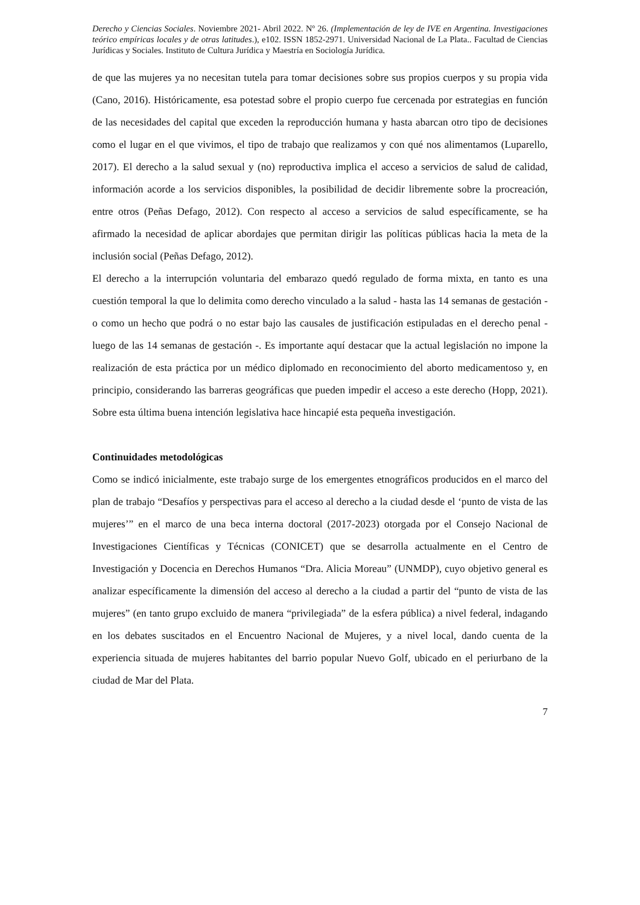Derecho y Ciencias Sociales. Noviembre 2021- Abril 2022. Nº 26. (Implementación de ley de IVE en Argentina. Investigaciones teórico empíricas locales y de otras latitudes.), e102. ISSN 1852-2971. Universidad Nacional de La Plata.. Facultad de Ciencias Jurídicas y Sociales. Instituto de Cultura Jurídica y Maestría en Sociología Jurídica.
de que las mujeres ya no necesitan tutela para tomar decisiones sobre sus propios cuerpos y su propia vida (Cano, 2016). Históricamente, esa potestad sobre el propio cuerpo fue cercenada por estrategias en función de las necesidades del capital que exceden la reproducción humana y hasta abarcan otro tipo de decisiones como el lugar en el que vivimos, el tipo de trabajo que realizamos y con qué nos alimentamos (Luparello, 2017). El derecho a la salud sexual y (no) reproductiva implica el acceso a servicios de salud de calidad, información acorde a los servicios disponibles, la posibilidad de decidir libremente sobre la procreación, entre otros (Peñas Defago, 2012). Con respecto al acceso a servicios de salud específicamente, se ha afirmado la necesidad de aplicar abordajes que permitan dirigir las políticas públicas hacia la meta de la inclusión social (Peñas Defago, 2012).
El derecho a la interrupción voluntaria del embarazo quedó regulado de forma mixta, en tanto es una cuestión temporal la que lo delimita como derecho vinculado a la salud - hasta las 14 semanas de gestación - o como un hecho que podrá o no estar bajo las causales de justificación estipuladas en el derecho penal - luego de las 14 semanas de gestación -. Es importante aquí destacar que la actual legislación no impone la realización de esta práctica por un médico diplomado en reconocimiento del aborto medicamentoso y, en principio, considerando las barreras geográficas que pueden impedir el acceso a este derecho (Hopp, 2021). Sobre esta última buena intención legislativa hace hincapié esta pequeña investigación.
Continuidades metodológicas
Como se indicó inicialmente, este trabajo surge de los emergentes etnográficos producidos en el marco del plan de trabajo “Desafíos y perspectivas para el acceso al derecho a la ciudad desde el ‘punto de vista de las mujeres’” en el marco de una beca interna doctoral (2017-2023) otorgada por el Consejo Nacional de Investigaciones Científicas y Técnicas (CONICET) que se desarrolla actualmente en el Centro de Investigación y Docencia en Derechos Humanos “Dra. Alicia Moreau” (UNMDP), cuyo objetivo general es analizar específicamente la dimensión del acceso al derecho a la ciudad a partir del “punto de vista de las mujeres” (en tanto grupo excluido de manera “privilegiada” de la esfera pública) a nivel federal, indagando en los debates suscitados en el Encuentro Nacional de Mujeres, y a nivel local, dando cuenta de la experiencia situada de mujeres habitantes del barrio popular Nuevo Golf, ubicado en el periurbano de la ciudad de Mar del Plata.
7